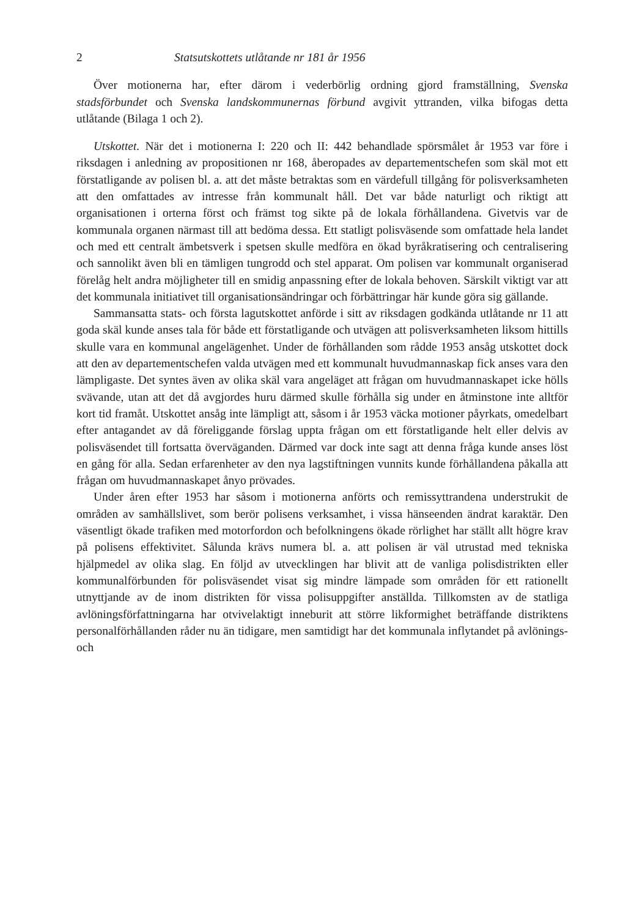2 Statsutskottets utlåtande nr 181 år 1956
Över motionerna har, efter därom i vederbörlig ordning gjord framställning, Svenska stadsförbundet och Svenska landskommunernas förbund avgivit yttranden, vilka bifogas detta utlåtande (Bilaga 1 och 2).
Utskottet. När det i motionerna I: 220 och II: 442 behandlade spörsmålet år 1953 var före i riksdagen i anledning av propositionen nr 168, åberopades av departementschefen som skäl mot ett förstatligande av polisen bl. a. att det måste betraktas som en värdefull tillgång för polisverksamheten att den omfattades av intresse från kommunalt håll. Det var både naturligt och riktigt att organisationen i orterna först och främst tog sikte på de lokala förhållandena. Givetvis var de kommunala organen närmast till att bedöma dessa. Ett statligt polisväsende som omfattade hela landet och med ett centralt ämbetsverk i spetsen skulle medföra en ökad byråkratisering och centralisering och sannolikt även bli en tämligen tungrodd och stel apparat. Om polisen var kommunalt organiserad förelåg helt andra möjligheter till en smidig anpassning efter de lokala behoven. Särskilt viktigt var att det kommunala initiativet till organisationsändringar och förbättringar här kunde göra sig gällande.
Sammansatta stats- och första lagutskottet anförde i sitt av riksdagen godkända utlåtande nr 11 att goda skäl kunde anses tala för både ett förstatligande och utvägen att polisverksamheten liksom hittills skulle vara en kommunal angelägenhet. Under de förhållanden som rådde 1953 ansåg utskottet dock att den av departementschefen valda utvägen med ett kommunalt huvudmannaskap fick anses vara den lämpligaste. Det syntes även av olika skäl vara angeläget att frågan om huvudmannaskapet icke hölls svävande, utan att det då avgjordes huru därmed skulle förhålla sig under en åtminstone inte alltför kort tid framåt. Utskottet ansåg inte lämpligt att, såsom i år 1953 väcka motioner påyrkats, omedelbart efter antagandet av då föreliggande förslag uppta frågan om ett förstatligande helt eller delvis av polisväsendet till fortsatta överväganden. Därmed var dock inte sagt att denna fråga kunde anses löst en gång för alla. Sedan erfarenheter av den nya lagstiftningen vunnits kunde förhållandena påkalla att frågan om huvudmannaskapet ånyo prövades.
Under åren efter 1953 har såsom i motionerna anförts och remissyttrandena understrukit de områden av samhällslivet, som berör polisens verksamhet, i vissa hänseenden ändrat karaktär. Den väsentligt ökade trafiken med motorfordon och befolkningens ökade rörlighet har ställt allt högre krav på polisens effektivitet. Sålunda krävs numera bl. a. att polisen är väl utrustad med tekniska hjälpmedel av olika slag. En följd av utvecklingen har blivit att de vanliga polisdistrikten eller kommunalförbunden för polisväsendet visat sig mindre lämpade som områden för ett rationellt utnyttjande av de inom distrikten för vissa polisuppgifter anställda. Tillkomsten av de statliga avlöningsförfattningarna har otvivelaktigt inneburit att större likformighet beträffande distriktens personalförhållanden råder nu än tidigare, men samtidigt har det kommunala inflytandet på avlönings- och